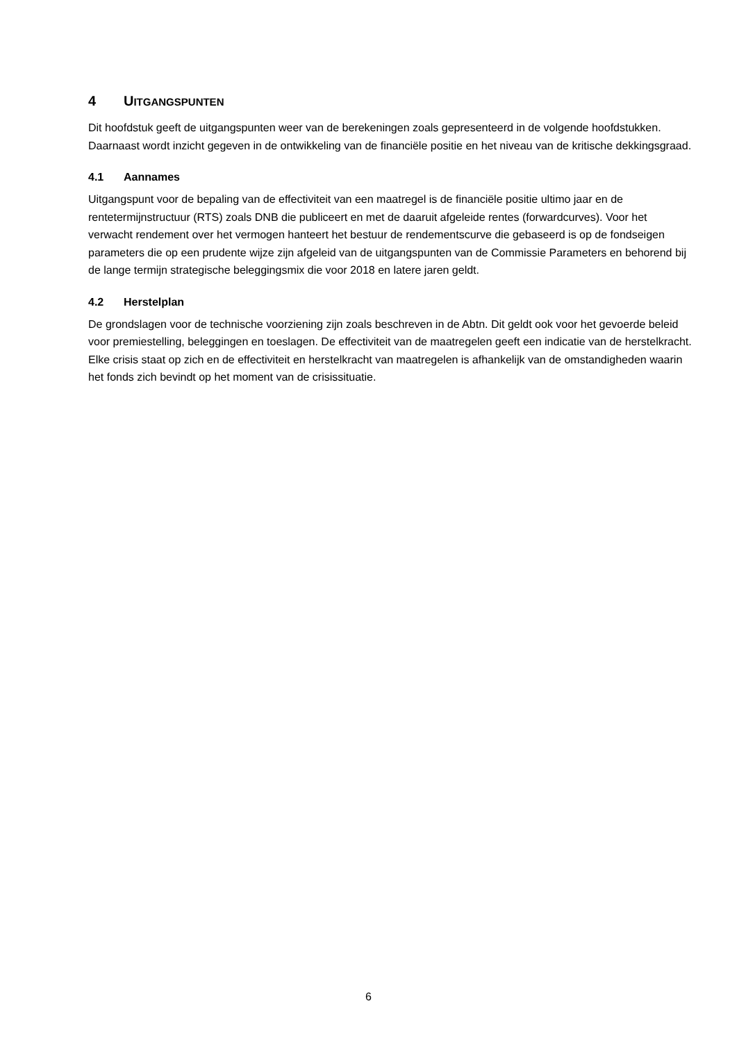4 UITGANGSPUNTEN
Dit hoofdstuk geeft de uitgangspunten weer van de berekeningen zoals gepresenteerd in de volgende hoofdstukken. Daarnaast wordt inzicht gegeven in de ontwikkeling van de financiële positie en het niveau van de kritische dekkingsgraad.
4.1 Aannames
Uitgangspunt voor de bepaling van de effectiviteit van een maatregel is de financiële positie ultimo jaar en de rentetermijnstructuur (RTS) zoals DNB die publiceert en met de daaruit afgeleide rentes (forwardcurves). Voor het verwacht rendement over het vermogen hanteert het bestuur de rendementscurve die gebaseerd is op de fondseigen parameters die op een prudente wijze zijn afgeleid van de uitgangspunten van de Commissie Parameters en behorend bij de lange termijn strategische beleggingsmix die voor 2018 en latere jaren geldt.
4.2 Herstelplan
De grondslagen voor de technische voorziening zijn zoals beschreven in de Abtn. Dit geldt ook voor het gevoerde beleid voor premiestelling, beleggingen en toeslagen. De effectiviteit van de maatregelen geeft een indicatie van de herstelkracht. Elke crisis staat op zich en de effectiviteit en herstelkracht van maatregelen is afhankelijk van de omstandigheden waarin het fonds zich bevindt op het moment van de crisissituatie.
6